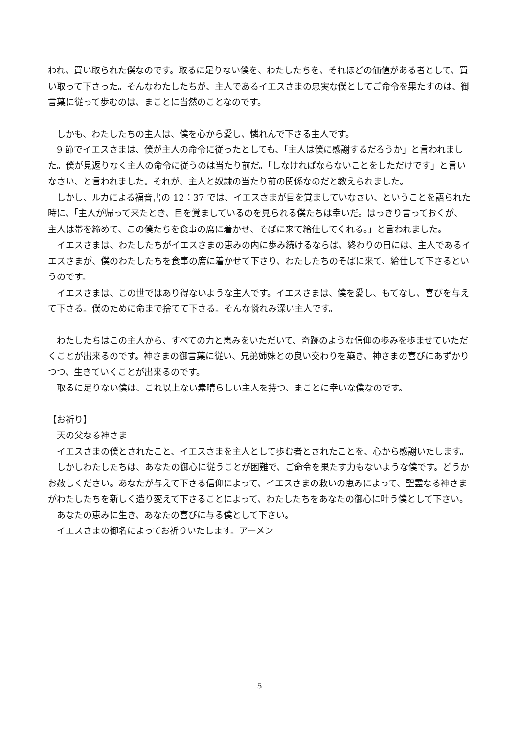われ、買い取られた僕なのです。取るに足りない僕を、わたしたちを、それほどの価値がある者として、買い取って下さった。そんなわたしたちが、主人であるイエスさまの忠実な僕としてご命令を果たすのは、御言葉に従って歩むのは、まことに当然のことなのです。
しかも、わたしたちの主人は、僕を心から愛し、憐れんで下さる主人です。
9 節でイエスさまは、僕が主人の命令に従ったとしても、「主人は僕に感謝するだろうか」と言われました。僕が見返りなく主人の命令に従うのは当たり前だ。「しなければならないことをしただけです」と言いなさい、と言われました。それが、主人と奴隷の当たり前の関係なのだと教えられました。
しかし、ルカによる福音書の 12：37 では、イエスさまが目を覚ましていなさい、ということを語られた時に、「主人が帰って来たとき、目を覚ましているのを見られる僕たちは幸いだ。はっきり言っておくが、主人は帯を締めて、この僕たちを食事の席に着かせ、そばに来て給仕してくれる。」と言われました。
イエスさまは、わたしたちがイエスさまの恵みの内に歩み続けるならば、終わりの日には、主人であるイエスさまが、僕のわたしたちを食事の席に着かせて下さり、わたしたちのそばに来て、給仕して下さるというのです。
イエスさまは、この世ではあり得ないような主人です。イエスさまは、僕を愛し、もてなし、喜びを与えて下さる。僕のために命まで捨てて下さる。そんな憐れみ深い主人です。
わたしたちはこの主人から、すべての力と恵みをいただいて、奇跡のような信仰の歩みを歩ませていただくことが出来るのです。神さまの御言葉に従い、兄弟姉妹との良い交わりを築き、神さまの喜びにあずかりつつ、生きていくことが出来るのです。
取るに足りない僕は、これ以上ない素晴らしい主人を持つ、まことに幸いな僕なのです。
【お祈り】
天の父なる神さま
イエスさまの僕とされたこと、イエスさまを主人として歩む者とされたことを、心から感謝いたします。
しかしわたしたちは、あなたの御心に従うことが困難で、ご命令を果たす力もないような僕です。どうかお赦しください。あなたが与えて下さる信仰によって、イエスさまの救いの恵みによって、聖霊なる神さまがわたしたちを新しく造り変えて下さることによって、わたしたちをあなたの御心に叶う僕として下さい。
あなたの恵みに生き、あなたの喜びに与る僕として下さい。
イエスさまの御名によってお祈りいたします。アーメン
5